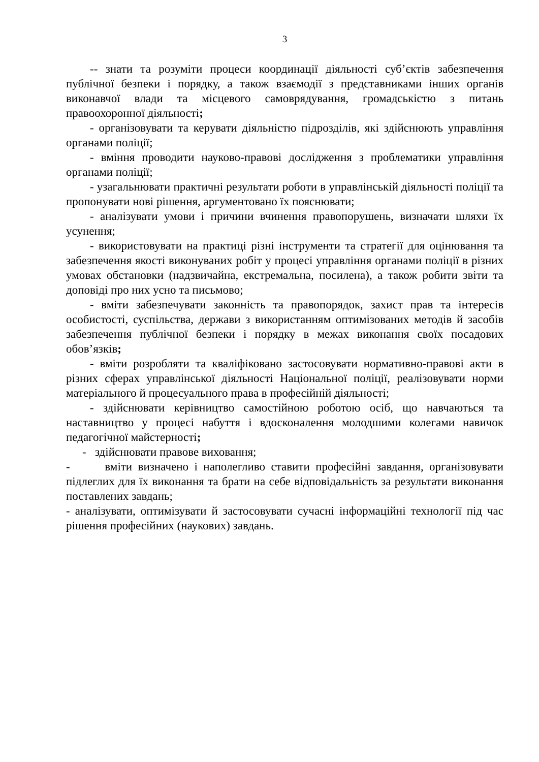3
-- знати та розуміти процеси координації діяльності суб’єктів забезпечення публічної безпеки і порядку, а також взаємодії з представниками інших органів виконавчої влади та місцевого самоврядування, громадськістю з питань правоохоронної діяльності;
- організовувати та керувати діяльністю підрозділів, які здійснюють управління органами поліції;
- вміння проводити науково-правові дослідження з проблематики управління органами поліції;
- узагальнювати практичні результати роботи в управлінській діяльності поліції та пропонувати нові рішення, аргументовано їх пояснювати;
- аналізувати умови і причини вчинення правопорушень, визначати шляхи їх усунення;
- використовувати на практиці різні інструменти та стратегії для оцінювання та забезпечення якості виконуваних робіт у процесі управління органами поліції в різних умовах обстановки (надзвичайна, екстремальна, посилена), а також робити звіти та доповіді про них усно та письмово;
- вміти забезпечувати законність та правопорядок, захист прав та інтересів особистості, суспільства, держави з використанням оптимізованих методів й засобів забезпечення публічної безпеки і порядку в межах виконання своїх посадових обов’язків;
- вміти розробляти та кваліфіковано застосовувати нормативно-правові акти в різних сферах управлінської діяльності Національної поліції, реалізовувати норми матеріального й процесуального права в професійній діяльності;
- здійснювати керівництво самостійною роботою осіб, що навчаються та наставництво у процесі набуття і вдосконалення молодшими колегами навичок педагогічної майстерності;
- здійснювати правове виховання;
- вміти визначено і наполегливо ставити професійні завдання, організовувати підлеглих для їх виконання та брати на себе відповідальність за результати виконання поставлених завдань;
- аналізувати, оптимізувати й застосовувати сучасні інформаційні технології під час рішення професійних (наукових) завдань.